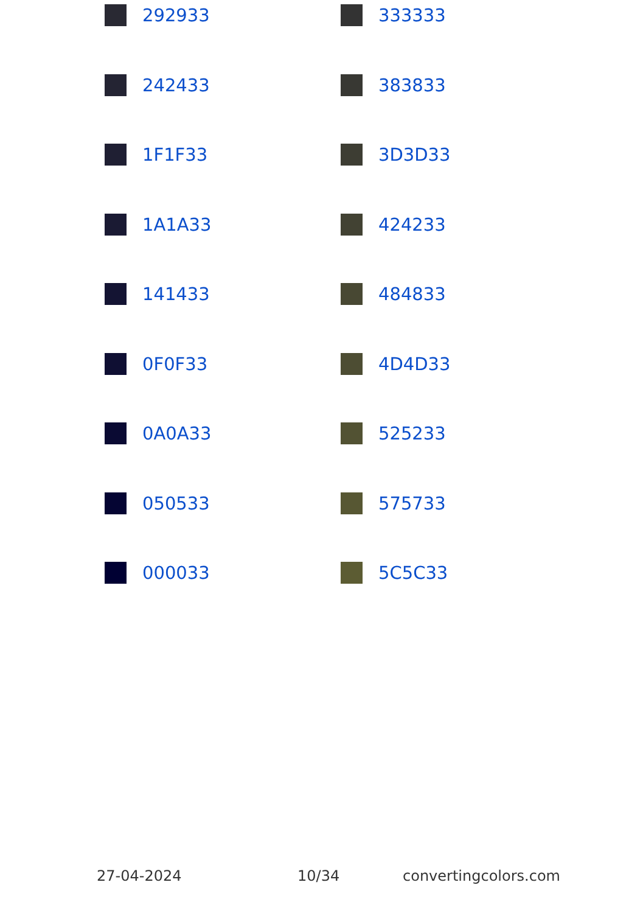292933
242433
1F1F33
1A1A33
141433
0F0F33
0A0A33
050533
000033
333333
383833
3D3D33
424233
484833
4D4D33
525233
575733
5C5C33
27-04-2024 10/34 convertingcolors.com